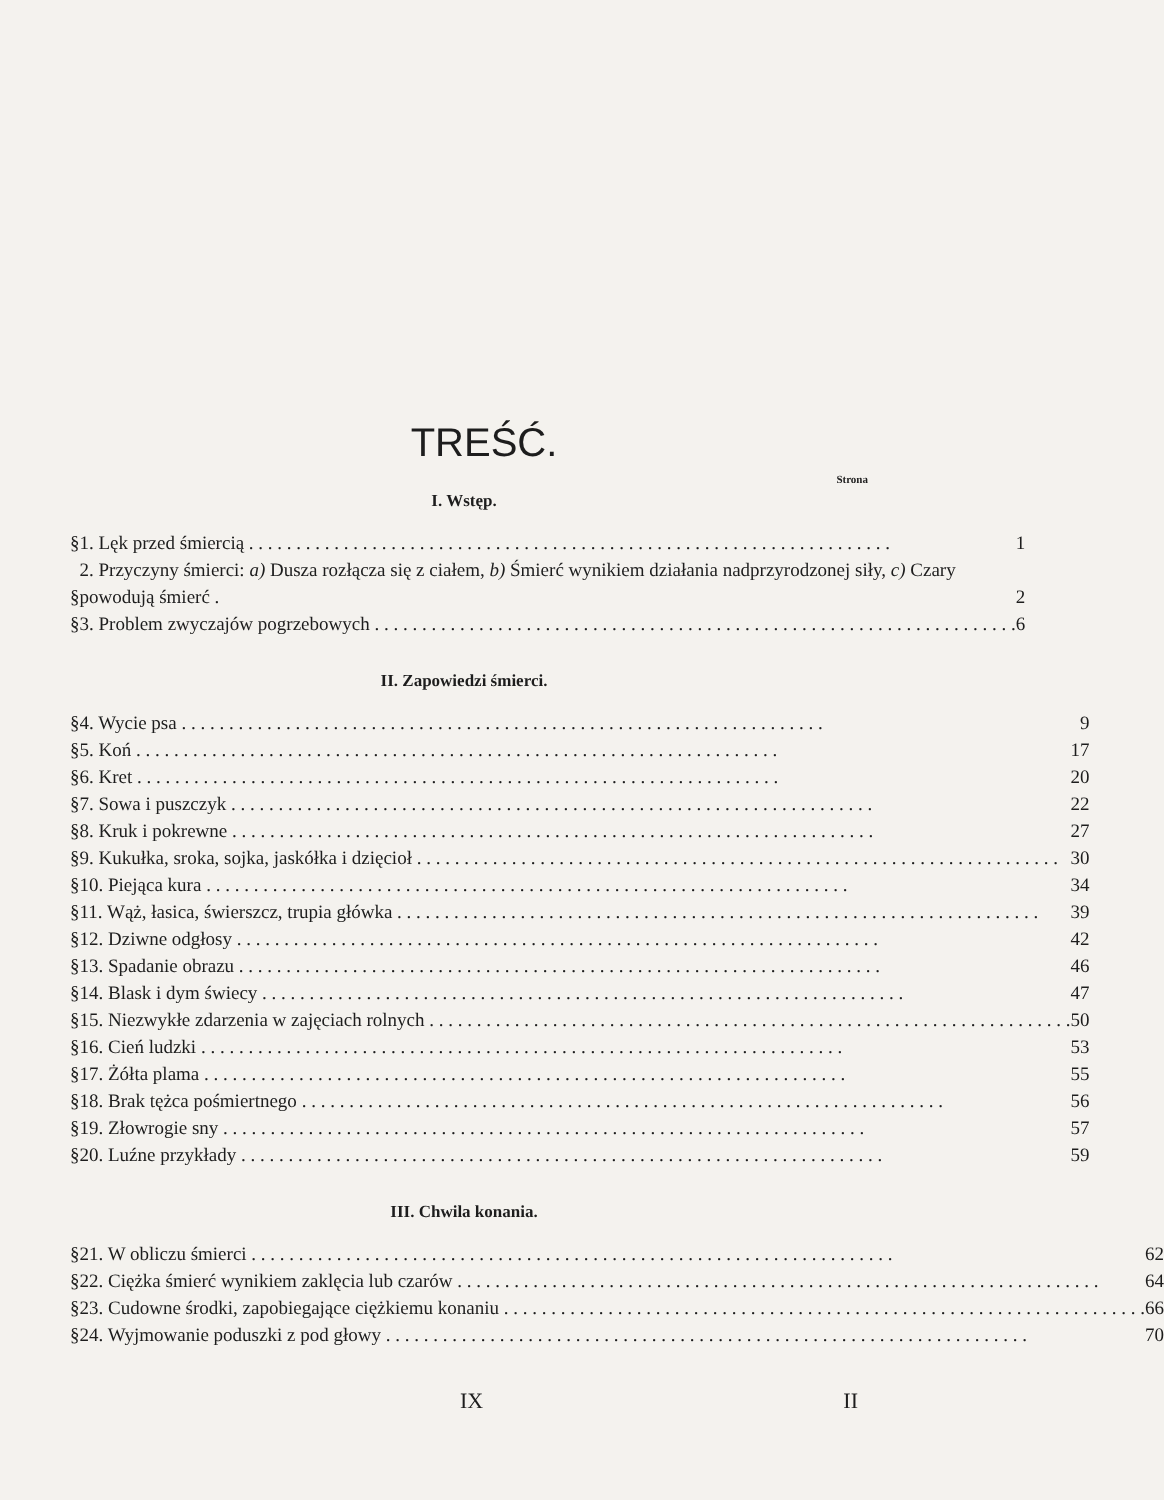TREŚĆ.
Strona
I. Wstęp.
| § | 1. Lęk przed śmiercią | 1 |
| § | 2. Przyczyny śmierci: a) Dusza rozłącza się z ciałem, b) Śmierć wynikiem działania nadprzyrodzonej siły, c) Czary powodują śmierć . | 2 |
| § | 3. Problem zwyczajów pogrzebowych | 6 |
II. Zapowiedzi śmierci.
| § | 4. Wycie psa | 9 |
| § | 5. Koń | 17 |
| § | 6. Kret | 20 |
| § | 7. Sowa i puszczyk | 22 |
| § | 8. Kruk i pokrewne | 27 |
| § | 9. Kukułka, sroka, sojka, jaskółka i dzięcioł | 30 |
| § | 10. Piejąca kura | 34 |
| § | 11. Wąż, łasica, świerszcz, trupia główka | 39 |
| § | 12. Dziwne odgłosy | 42 |
| § | 13. Spadanie obrazu | 46 |
| § | 14. Blask i dym świecy | 47 |
| § | 15. Niezwykłe zdarzenia w zajęciach rolnych | 50 |
| § | 16. Cień ludzki | 53 |
| § | 17. Żółta plama | 55 |
| § | 18. Brak tężca pośmiertnego | 56 |
| § | 19. Złowrogie sny | 57 |
| § | 20. Luźne przykłady | 59 |
III. Chwila konania.
| § | 21. W obliczu śmierci | 62 |
| § | 22. Ciężka śmierć wynikiem zaklęcia lub czarów | 64 |
| § | 23. Cudowne środki, zapobiegające ciężkiemu konaniu | 66 |
| § | 24. Wyjmowanie poduszki z pod głowy | 70 |
IX II